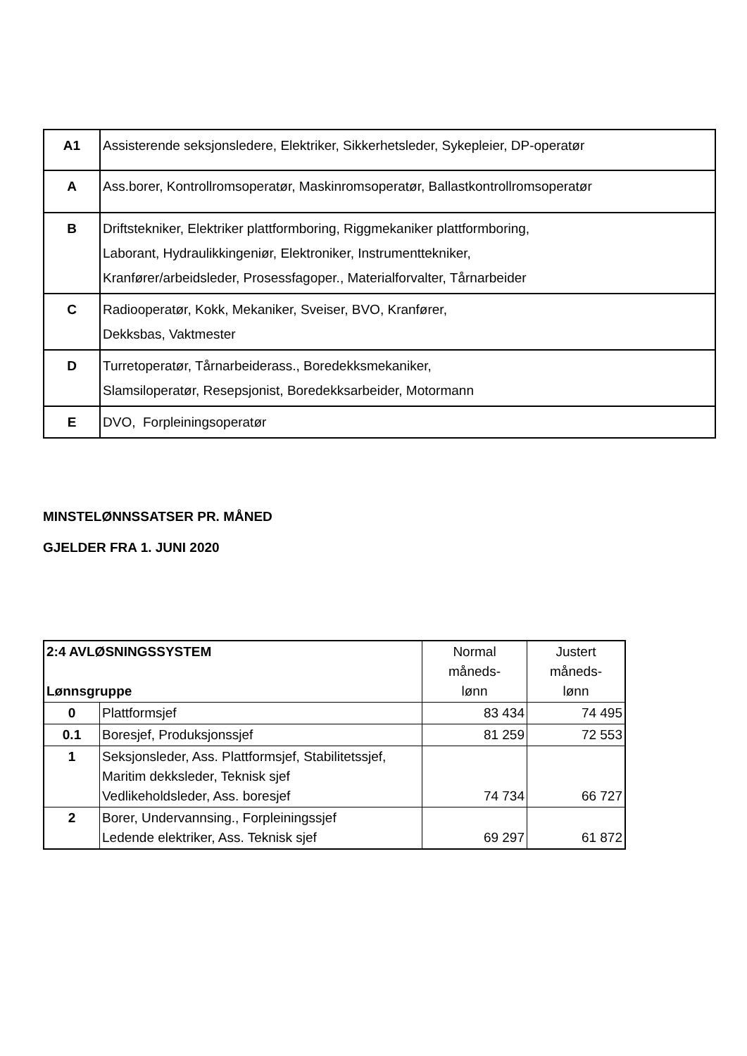| A1 | Assisterende seksjonsledere, Elektriker, Sikkerhetsleder, Sykepleier, DP-operatør |
| A | Ass.borer, Kontrollromsoperatør, Maskinromsoperatør, Ballastkontrollromsoperatør |
| B | Driftstekniker, Elektriker plattformboring, Riggmekaniker plattformboring, Laborant, Hydraulikkingeniør, Elektroniker, Instrumenttekniker, Kranfører/arbeidsleder, Prosessfagoper., Materialforvalter, Tårnarbeider |
| C | Radiooperatør, Kokk, Mekaniker, Sveiser, BVO, Kranfører, Dekksbas, Vaktmester |
| D | Turretoperatør, Tårnarbeiderass., Boredekksmekaniker, Slamsiloperatør, Resepsjonist, Boredekksarbeider, Motormann |
| E | DVO, Forpleiningsoperatør |
MINSTELØNNSSATSER PR. MÅNED
GJELDER FRA 1. JUNI 2020
| 2:4 AVLØSNINGSSYSTEM Lønnsgruppe | | Normal måneds- lønn | Justert måneds- lønn |
| 0 | Plattformsjef | 83 434 | 74 495 |
| 0.1 | Boresjef, Produksjonssjef | 81 259 | 72 553 |
| 1 | Seksjonsleder, Ass. Plattformsjef, Stabilitetssjef, Maritim dekksleder, Teknisk sjef Vedlikeholdsleder, Ass. boresjef | 74 734 | 66 727 |
| 2 | Borer, Undervannsing., Forpleiningssjef Ledende elektriker, Ass. Teknisk sjef | 69 297 | 61 872 |